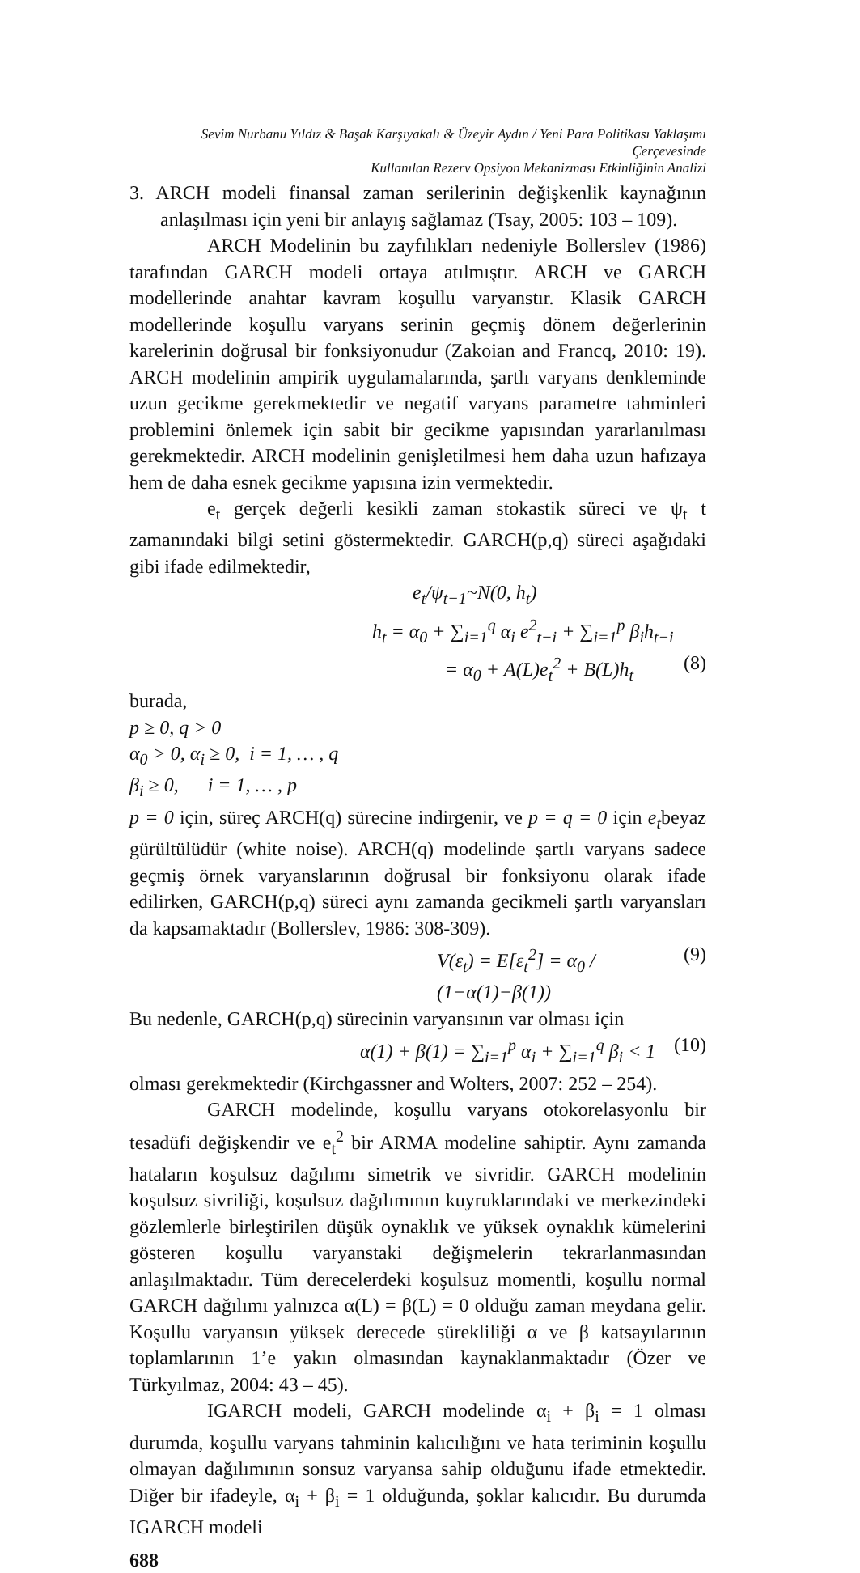Sevim Nurbanu Yıldız & Başak Karşıyakalı & Üzeyir Aydın / Yeni Para Politikası Yaklaşımı Çerçevesinde
Kullanılan Rezerv Opsiyon Mekanizması Etkinliğinin Analizi
3. ARCH modeli finansal zaman serilerinin değişkenlik kaynağının anlaşılması için yeni bir anlayış sağlamaz (Tsay, 2005: 103 – 109).
ARCH Modelinin bu zayfılıkları nedeniyle Bollerslev (1986) tarafından GARCH modeli ortaya atılmıştır. ARCH ve GARCH modellerinde anahtar kavram koşullu varyanstır. Klasik GARCH modellerinde koşullu varyans serinin geçmiş dönem değerlerinin karelerinin doğrusal bir fonksiyonudur (Zakoian and Francq, 2010: 19). ARCH modelinin ampirik uygulamalarında, şartlı varyans denkleminde uzun gecikme gerekmektedir ve negatif varyans parametre tahminleri problemini önlemek için sabit bir gecikme yapısından yararlanılması gerekmektedir. ARCH modelinin genişletilmesi hem daha uzun hafızaya hem de daha esnek gecikme yapısına izin vermektedir.
e<sub>t</sub> gerçek değerli kesikli zaman stokastik süreci ve ψ<sub>t</sub> t zamanındaki bilgi setini göstermektedir. GARCH(p,q) süreci aşağıdaki gibi ifade edilmektedir,
e<sub>t</sub>/ψ<sub>t−1</sub>~N(0, h<sub>t</sub>)
h<sub>t</sub> = α<sub>0</sub> + ∑<sub>i=1</sub><sup>q</sup> α<sub>i</sub> e<sup>2</sup><sub>t−i</sub> + ∑<sub>i=1</sub><sup>p</sup> β<sub>i</sub>h<sub>t−i</sub>
= α<sub>0</sub> + A(L)e<sub>t</sub><sup>2</sup> + B(L)h<sub>t</sub> (8)
burada,
p ≥ 0, q > 0
α<sub>0</sub> > 0, α<sub>i</sub> ≥ 0, i = 1, … , q
β<sub>i</sub> ≥ 0, i = 1, … , p
p = 0 için, süreç ARCH(q) sürecine indirgenir, ve p = q = 0 için e<sub>t</sub>beyaz gürültülüdür (white noise). ARCH(q) modelinde şartlı varyans sadece geçmiş örnek varyanslarının doğrusal bir fonksiyonu olarak ifade edilirken, GARCH(p,q) süreci aynı zamanda gecikmeli şartlı varyansları da kapsamaktadır (Bollerslev, 1986: 308-309).
V(ε<sub>t</sub>) = E[ε<sub>t</sub><sup>2</sup>] = α<sub>0</sub> / (1−α(1)−β(1)) (9)
Bu nedenle, GARCH(p,q) sürecinin varyansının var olması için
α(1) + β(1) = ∑<sub>i=1</sub><sup>p</sup> α<sub>i</sub> + ∑<sub>i=1</sub><sup>q</sup> β<sub>i</sub> < 1 (10)
olması gerekmektedir (Kirchgassner and Wolters, 2007: 252 – 254).
GARCH modelinde, koşullu varyans otokorelasyonlu bir tesadüfi değişkendir ve e<sub>t</sub><sup>2</sup> bir ARMA modeline sahiptir. Aynı zamanda hataların koşulsuz dağılımı simetrik ve sivridir. GARCH modelinin koşulsuz sivriliği, koşulsuz dağılımının kuyruklarındaki ve merkezindeki gözlemlerle birleştirilen düşük oynaklık ve yüksek oynaklık kümelerini gösteren koşullu varyanstaki değişmelerin tekrarlanmasından anlaşılmaktadır. Tüm derecelerdeki koşulsuz momentli, koşullu normal GARCH dağılımı yalnızca α(L) = β(L) = 0 olduğu zaman meydana gelir. Koşullu varyansın yüksek derecede sürekliliği α ve β katsayılarının toplamlarının 1’e yakın olmasından kaynaklanmaktadır (Özer ve Türkyılmaz, 2004: 43 – 45).
IGARCH modeli, GARCH modelinde α<sub>i</sub> + β<sub>i</sub> = 1 olması durumda, koşullu varyans tahminin kalıcılığını ve hata teriminin koşullu olmayan dağılımının sonsuz varyansa sahip olduğunu ifade etmektedir. Diğer bir ifadeyle, α<sub>i</sub> + β<sub>i</sub> = 1 olduğunda, şoklar kalıcıdır. Bu durumda IGARCH modeli
688